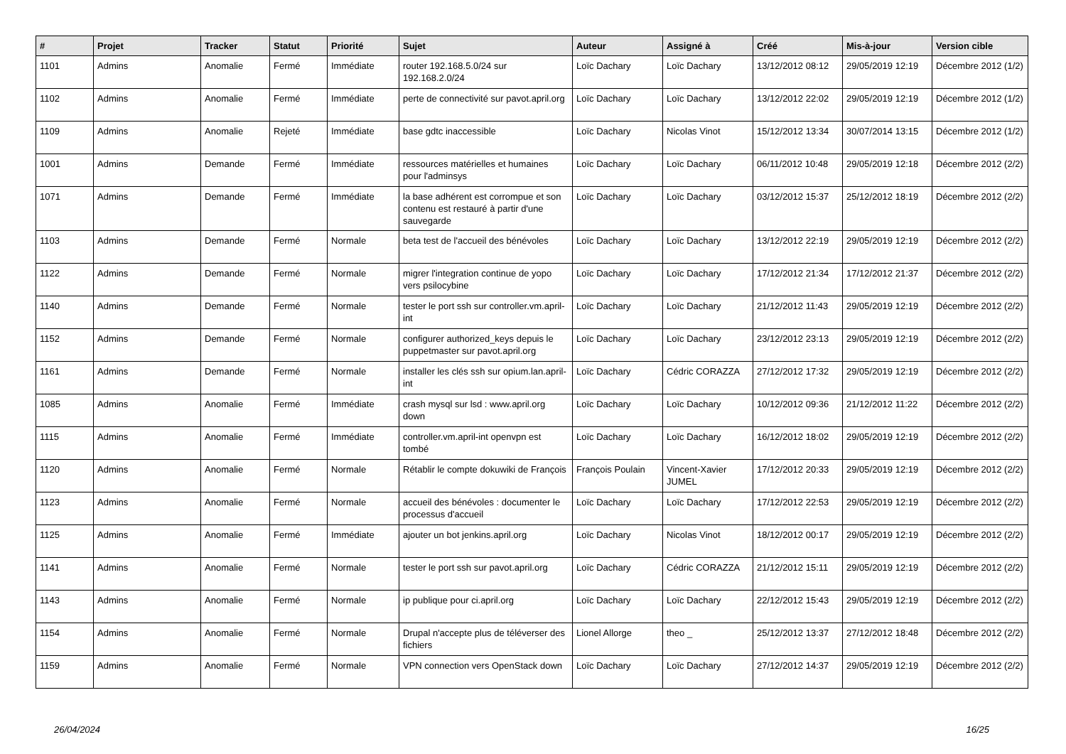| # | Projet | Tracker | Statut | Priorité | Sujet | Auteur | Assigné à | Créé | Mis-à-jour | Version cible |
| --- | --- | --- | --- | --- | --- | --- | --- | --- | --- | --- |
| 1101 | Admins | Anomalie | Fermé | Immédiate | router 192.168.5.0/24 sur 192.168.2.0/24 | Loïc Dachary | Loïc Dachary | 13/12/2012 08:12 | 29/05/2019 12:19 | Décembre 2012 (1/2) |
| 1102 | Admins | Anomalie | Fermé | Immédiate | perte de connectivité sur pavot.april.org | Loïc Dachary | Loïc Dachary | 13/12/2012 22:02 | 29/05/2019 12:19 | Décembre 2012 (1/2) |
| 1109 | Admins | Anomalie | Rejeté | Immédiate | base gdtc inaccessible | Loïc Dachary | Nicolas Vinot | 15/12/2012 13:34 | 30/07/2014 13:15 | Décembre 2012 (1/2) |
| 1001 | Admins | Demande | Fermé | Immédiate | ressources matérielles et humaines pour l'adminsys | Loïc Dachary | Loïc Dachary | 06/11/2012 10:48 | 29/05/2019 12:18 | Décembre 2012 (2/2) |
| 1071 | Admins | Demande | Fermé | Immédiate | la base adhérent est corrompue et son contenu est restauré à partir d'une sauvegarde | Loïc Dachary | Loïc Dachary | 03/12/2012 15:37 | 25/12/2012 18:19 | Décembre 2012 (2/2) |
| 1103 | Admins | Demande | Fermé | Normale | beta test de l'accueil des bénévoles | Loïc Dachary | Loïc Dachary | 13/12/2012 22:19 | 29/05/2019 12:19 | Décembre 2012 (2/2) |
| 1122 | Admins | Demande | Fermé | Normale | migrer l'integration continue de yopo vers psilocybine | Loïc Dachary | Loïc Dachary | 17/12/2012 21:34 | 17/12/2012 21:37 | Décembre 2012 (2/2) |
| 1140 | Admins | Demande | Fermé | Normale | tester le port ssh sur controller.vm.april-int | Loïc Dachary | Loïc Dachary | 21/12/2012 11:43 | 29/05/2019 12:19 | Décembre 2012 (2/2) |
| 1152 | Admins | Demande | Fermé | Normale | configurer authorized_keys depuis le puppetmaster sur pavot.april.org | Loïc Dachary | Loïc Dachary | 23/12/2012 23:13 | 29/05/2019 12:19 | Décembre 2012 (2/2) |
| 1161 | Admins | Demande | Fermé | Normale | installer les clés ssh sur opium.lan.april-int | Loïc Dachary | Cédric CORAZZA | 27/12/2012 17:32 | 29/05/2019 12:19 | Décembre 2012 (2/2) |
| 1085 | Admins | Anomalie | Fermé | Immédiate | crash mysql sur lsd : www.april.org down | Loïc Dachary | Loïc Dachary | 10/12/2012 09:36 | 21/12/2012 11:22 | Décembre 2012 (2/2) |
| 1115 | Admins | Anomalie | Fermé | Immédiate | controller.vm.april-int openvpn est tombé | Loïc Dachary | Loïc Dachary | 16/12/2012 18:02 | 29/05/2019 12:19 | Décembre 2012 (2/2) |
| 1120 | Admins | Anomalie | Fermé | Normale | Rétablir le compte dokuwiki de François | François Poulain | Vincent-Xavier JUMEL | 17/12/2012 20:33 | 29/05/2019 12:19 | Décembre 2012 (2/2) |
| 1123 | Admins | Anomalie | Fermé | Normale | accueil des bénévoles : documenter le processus d'accueil | Loïc Dachary | Loïc Dachary | 17/12/2012 22:53 | 29/05/2019 12:19 | Décembre 2012 (2/2) |
| 1125 | Admins | Anomalie | Fermé | Immédiate | ajouter un bot jenkins.april.org | Loïc Dachary | Nicolas Vinot | 18/12/2012 00:17 | 29/05/2019 12:19 | Décembre 2012 (2/2) |
| 1141 | Admins | Anomalie | Fermé | Normale | tester le port ssh sur pavot.april.org | Loïc Dachary | Cédric CORAZZA | 21/12/2012 15:11 | 29/05/2019 12:19 | Décembre 2012 (2/2) |
| 1143 | Admins | Anomalie | Fermé | Normale | ip publique pour ci.april.org | Loïc Dachary | Loïc Dachary | 22/12/2012 15:43 | 29/05/2019 12:19 | Décembre 2012 (2/2) |
| 1154 | Admins | Anomalie | Fermé | Normale | Drupal n'accepte plus de téléverser des fichiers | Lionel Allorge | theo _ | 25/12/2012 13:37 | 27/12/2012 18:48 | Décembre 2012 (2/2) |
| 1159 | Admins | Anomalie | Fermé | Normale | VPN connection vers OpenStack down | Loïc Dachary | Loïc Dachary | 27/12/2012 14:37 | 29/05/2019 12:19 | Décembre 2012 (2/2) |
26/04/2024 16/25